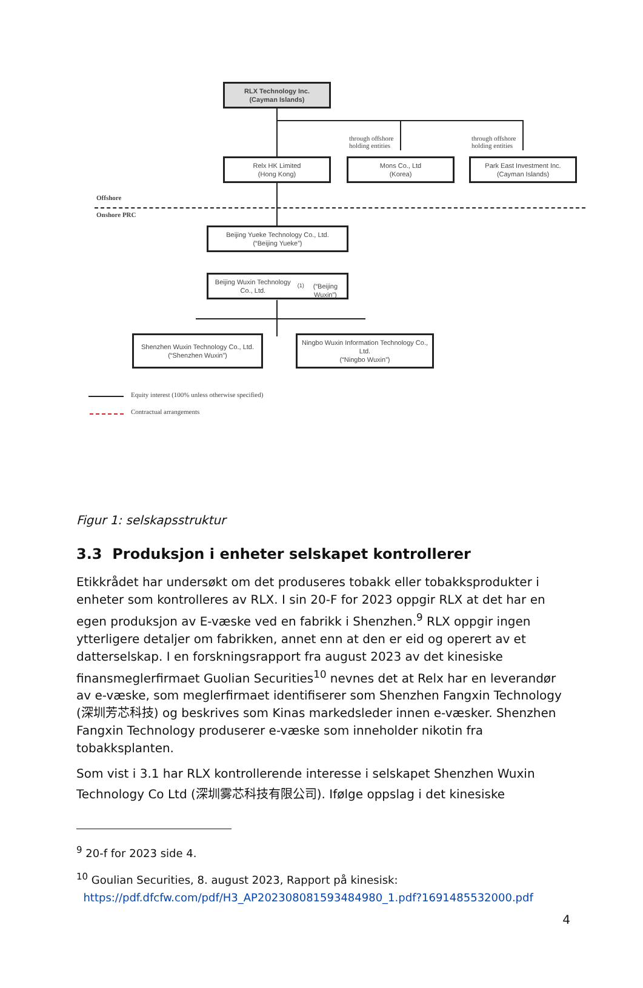RLX Technology Inc.
(Cayman Islands)
through offshore
holding entities
through offshore
holding entities
Relx HK Limited
(Hong Kong)
Mons Co., Ltd
(Korea)
Park East Investment Inc.
(Cayman Islands)
Offshore
Onshore PRC
Beijing Yueke Technology Co., Ltd.
(“Beijing Yueke”)
Beijing Wuxin Technology Co., Ltd. <sup>(1)</sup>
(“Beijing Wuxin”)
Shenzhen Wuxin Technology Co., Ltd.
(“Shenzhen Wuxin”)
Ningbo Wuxin Information Technology Co., Ltd.
(“Ningbo Wuxin”)
Equity interest (100% unless otherwise specified)
Contractual arrangements
Figur 1: selskapsstruktur
3.3 Produksjon i enheter selskapet kontrollerer
Etikkrådet har undersøkt om det produseres tobakk eller tobakksprodukter i enheter som kontrolleres av RLX. I sin 20-F for 2023 oppgir RLX at det har en egen produksjon av E-væske ved en fabrikk i Shenzhen.<sup>9</sup> RLX oppgir ingen ytterligere detaljer om fabrikken, annet enn at den er eid og operert av et datterselskap. I en forskningsrapport fra august 2023 av det kinesiske finansmeglerfirmaet Guolian Securities<sup>10</sup> nevnes det at Relx har en leverandør av e-væske, som meglerfirmaet identifiserer som Shenzhen Fangxin Technology (深圳芳芯科技) og beskrives som Kinas markedsleder innen e-væsker. Shenzhen Fangxin Technology produserer e-væske som inneholder nikotin fra tobakksplanten.
Som vist i 3.1 har RLX kontrollerende interesse i selskapet Shenzhen Wuxin Technology Co Ltd (深圳雾芯科技有限公司). Ifølge oppslag i det kinesiske
<sup>9</sup> 20-f for 2023 side 4.
<sup>10</sup> Goulian Securities, 8. august 2023, Rapport på kinesisk:
https://pdf.dfcfw.com/pdf/H3_AP202308081593484980_1.pdf?1691485532000.pdf
4